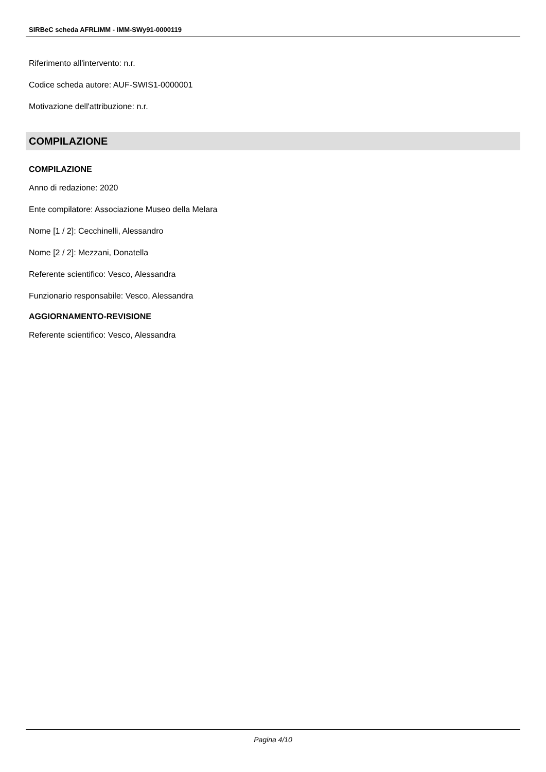SIRBeC scheda AFRLIMM - IMM-SWy91-0000119
Riferimento all'intervento: n.r.
Codice scheda autore: AUF-SWIS1-0000001
Motivazione dell'attribuzione: n.r.
COMPILAZIONE
COMPILAZIONE
Anno di redazione: 2020
Ente compilatore: Associazione Museo della Melara
Nome [1 / 2]: Cecchinelli, Alessandro
Nome [2 / 2]: Mezzani, Donatella
Referente scientifico: Vesco, Alessandra
Funzionario responsabile: Vesco, Alessandra
AGGIORNAMENTO-REVISIONE
Referente scientifico: Vesco, Alessandra
Pagina 4/10